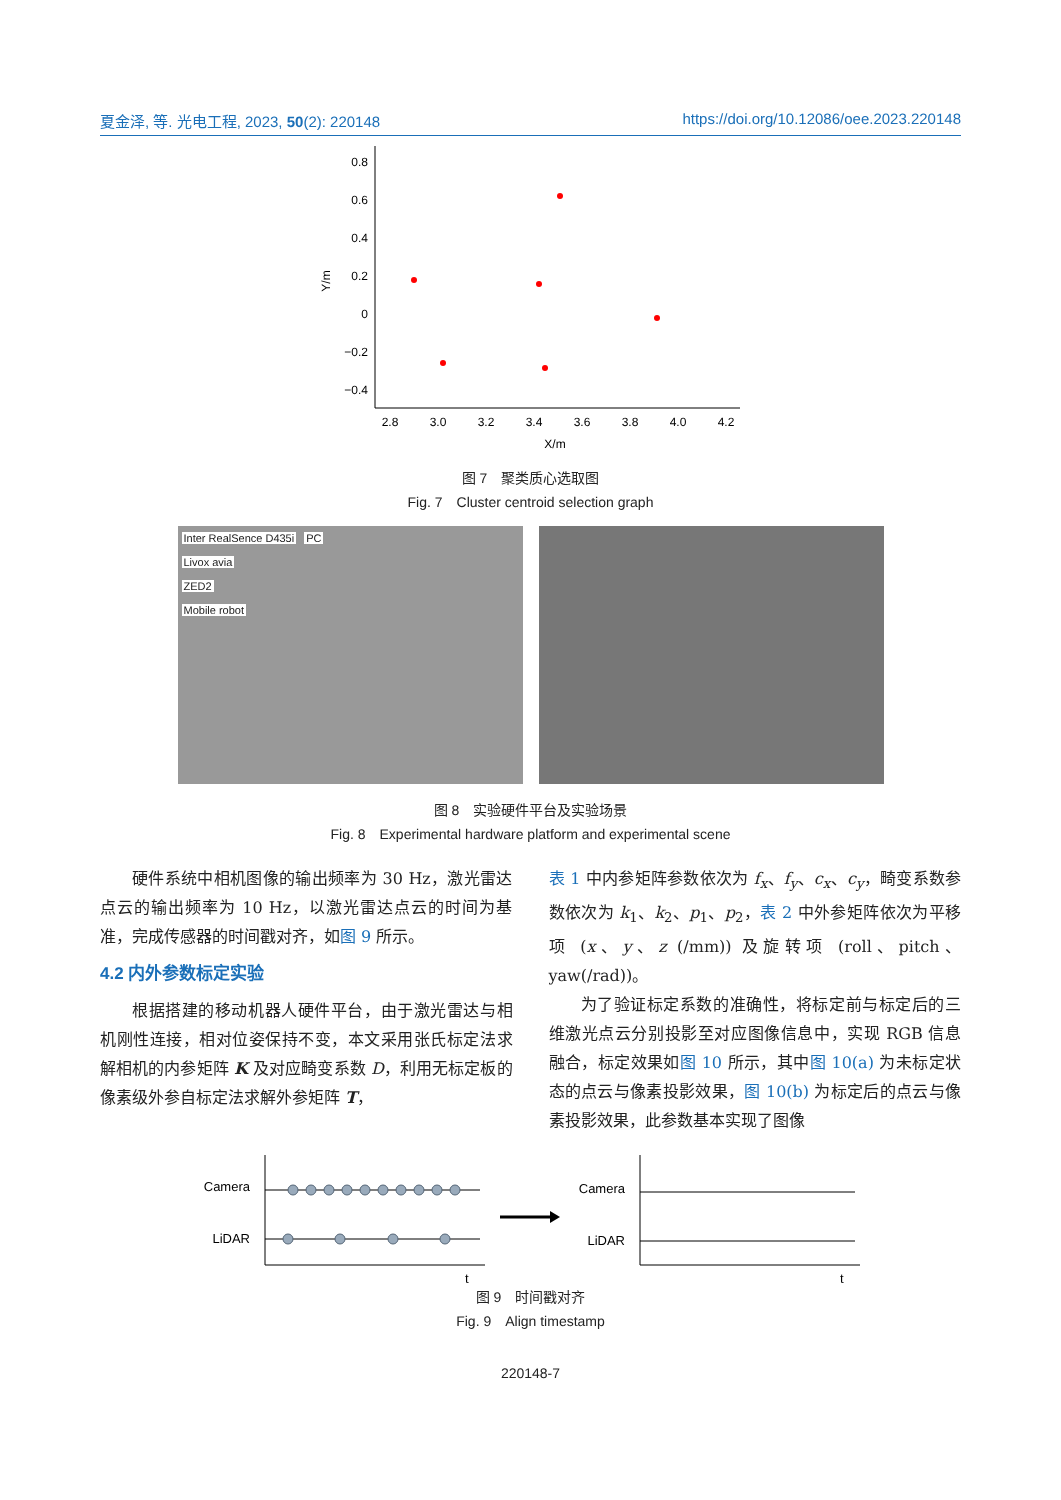夏金泽, 等. 光电工程, 2023, 50(2): 220148 https://doi.org/10.12086/oee.2023.220148
0.8
0.6
0.4
0.2
0
−0.2
−0.4
2.8
3.0
3.2
3.4
3.6
3.8
4.0
4.2
X/m
Y/m
图 7　聚类质心选取图
Fig. 7　Cluster centroid selection graph
Inter RealSence D435i PC
Livox avia
ZED2
Mobile robot
图 8　实验硬件平台及实验场景
Fig. 8　Experimental hardware platform and experimental scene
硬件系统中相机图像的输出频率为 30 Hz，激光雷达点云的输出频率为 10 Hz，以激光雷达点云的时间为基准，完成传感器的时间戳对齐，如图 9 所示。
4.2 内外参数标定实验
根据搭建的移动机器人硬件平台，由于激光雷达与相机刚性连接，相对位姿保持不变，本文采用张氏标定法求解相机的内参矩阵 K 及对应畸变系数 D，利用无标定板的像素级外参自标定法求解外参矩阵 T，
表 1 中内参矩阵参数依次为 f<sub>x</sub>、f<sub>y</sub>、c<sub>x</sub>、c<sub>y</sub>，畸变系数参数依次为 k<sub>1</sub>、k<sub>2</sub>、p<sub>1</sub>、p<sub>2</sub>，表 2 中外参矩阵依次为平移项 (x、y、z (/mm)) 及旋转项 (roll、pitch、yaw(/rad))。
为了验证标定系数的准确性，将标定前与标定后的三维激光点云分别投影至对应图像信息中，实现 RGB 信息融合，标定效果如图 10 所示，其中图 10(a) 为未标定状态的点云与像素投影效果，图 10(b) 为标定后的点云与像素投影效果，此参数基本实现了图像
Camera
LiDAR
t
Camera
LiDAR
t
图 9　时间戳对齐
Fig. 9　Align timestamp
220148-7